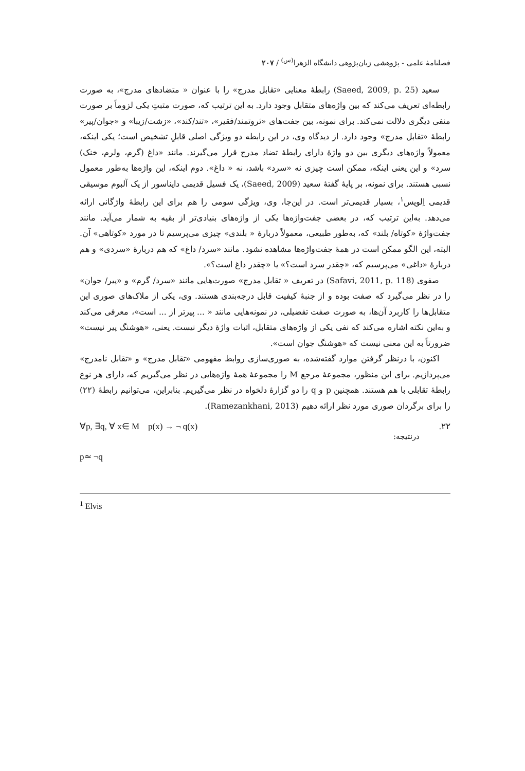فصلنامهٔ علمی - پژوهشی زبان‌پژوهی دانشگاه الزهرا<sup>(س)</sup> / ۲۰۷
سعید (Saeed, 2009, p. 25) رابطهٔ معنایی «تقابل مدرج» را با عنوان « متضادهای مدرج»، به صورت رابطه‌ای تعریف می‌کند که بین واژه‌های متقابل وجود دارد. به این ترتیب که، صورت مثبتِ یکی لزوماً بر صورت منفی دیگری دلالت نمی‌کند. برای نمونه، بین جفت‌های «ثروتمند/فقیر»، «تند/کند»، «زشت/زیبا» و «جوان/پیر» رابطهٔ «تقابل مدرج» وجود دارد. از دیدگاه وی، در این رابطه دو ویژگی اصلی قابلِ تشخیص است؛ یکی اینکه، معمولاً واژه‌های دیگری بین دو واژهٔ دارای رابطهٔ تضاد مدرج قرار می‌گیرند. مانند «داغ (گرم، ولرم، خنک) سرد» و این یعنی اینکه، ممکن است چیزی نه «سرد» باشد، نه « داغ». دوم اینکه، این واژه‌ها به‌طور معمول نسبی هستند. برای نمونه، بر پایهٔ گفتهٔ سعید (Saeed, 2009)، یک فسیل قدیمی دایناسور از یک آلبوم موسیقی قدیمی اِلویس<sup>۱</sup>، بسیار قدیمی‌تر است. در این‌جا، وی، ویژگی سومی را هم برای این رابطهٔ واژگانی ارائه می‌دهد. به‌این ترتیب که، در بعضی جفت‌واژه‌ها یکی از واژه‌های بنیادی‌تر از بقیه به شمار می‌آید. مانند جفت‌واژهٔ «کوتاه/ بلند» که، به‌طور طبیعی، معمولاً دربارهٔ « بلندی» چیزی می‌پرسیم تا در مورد «کوتاهی» آن. البته، این الگو ممکن است در همهٔ جفت‌واژه‌ها مشاهده نشود. مانند «سرد/ داغ» که هم دربارهٔ «سردی» و هم دربارهٔ «داغی» می‌پرسیم که، «چقدر سرد است؟» یا «چقدر داغ است؟».
صفوی (Safavi, 2011, p. 118) در تعریف « تقابل مدرج» صورت‌هایی مانند «سرد/ گرم» و «پیر/ جوان» را در نظر می‌گیرد که صفت بوده و از جنبهٔ کیفیت قابل درجه‌بندی هستند. وی، یکی از ملاک‌های صوری این متقابل‌ها را کاربرد آن‌ها، به صورت صفت تفضیلی، در نمونه‌هایی مانند « ... پیرتر از ... است»، معرفی می‌کند و به‌این نکته اشاره می‌کند که نفی یکی از واژه‌های متقابل، اثبات واژهٔ دیگر نیست. یعنی، «هوشنگ پیر نیست» ضرورتاً به این معنی نیست که «هوشنگ جوان است».
اکنون، با درنظر گرفتن موارد گفته‌شده، به صوری‌سازی روابط مفهومی «تقابل مدرج» و «تقابل نامدرج» می‌پردازیم. برای این منظور، مجموعهٔ مرجع M را مجموعهٔ همهٔ واژه‌هایی در نظر می‌گیریم که، دارای هر نوع رابطهٔ تقابلی با هم هستند. همچنین p و q را دو گزارهٔ دلخواه در نظر می‌گیریم. بنابراین، می‌توانیم رابطهٔ (۲۲) را برای برگردان صوری مورد نظر ارائه دهیم (Ramezankhani, 2013).
∀p, ∃q, ∀ x∈ M p(x) → ¬ q(x).۲۲
درنتیجه:
p≃ ¬q
<sup>1</sup> Elvis